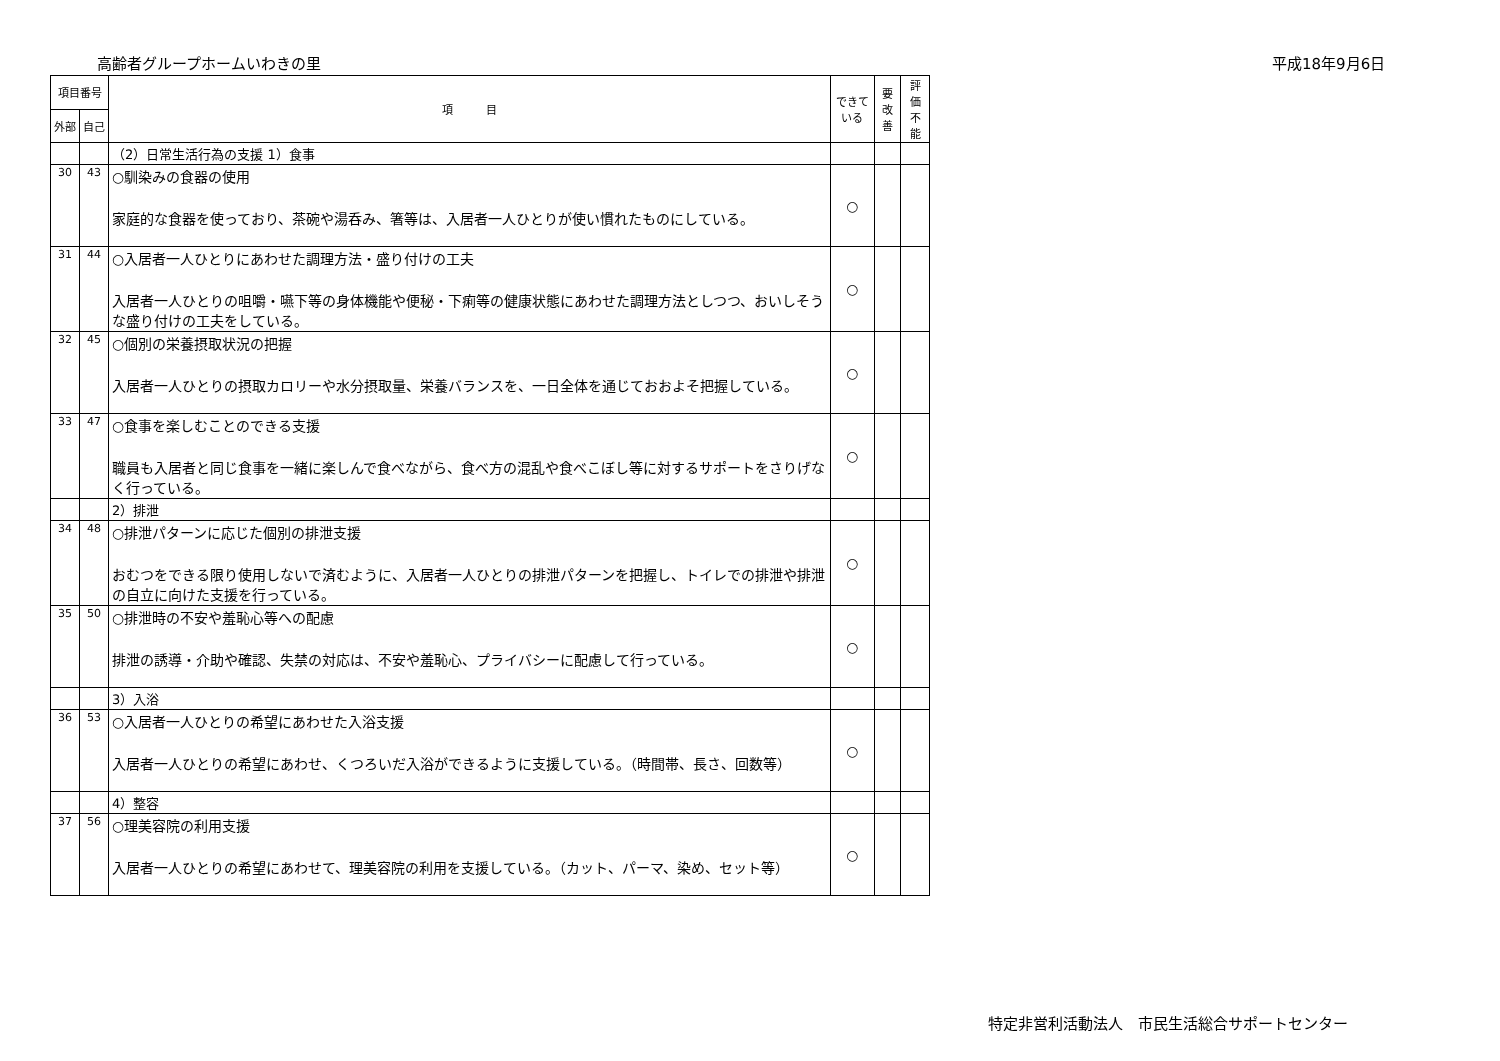高齢者グループホームいわきの里 平成18年9月6日
| 項目番号 | | 項 目 | できて いる | 要 改善 | 評 価 不 能 |
| --- | --- | --- | --- | --- | --- |
| 外部 | 自己 | | | | |
| | | （2）日常生活行為の支援 1）食事 | | | |
| 30 | 43 | ○馴染みの食器の使用 家庭的な食器を使っており、茶碗や湯呑み、箸等は、入居者一人ひとりが使い慣れたものにしている。 | ○ | | |
| 31 | 44 | ○入居者一人ひとりにあわせた調理方法・盛り付けの工夫 入居者一人ひとりの咀嚼・嚥下等の身体機能や便秘・下痢等の健康状態にあわせた調理方法としつつ、おいしそうな盛り付けの工夫をしている。 | ○ | | |
| 32 | 45 | ○個別の栄養摂取状況の把握 入居者一人ひとりの摂取カロリーや水分摂取量、栄養バランスを、一日全体を通じておおよそ把握している。 | ○ | | |
| 33 | 47 | ○食事を楽しむことのできる支援 職員も入居者と同じ食事を一緒に楽しんで食べながら、食べ方の混乱や食べこぼし等に対するサポートをさりげなく行っている。 | ○ | | |
| | | 2）排泄 | | | |
| 34 | 48 | ○排泄パターンに応じた個別の排泄支援 おむつをできる限り使用しないで済むように、入居者一人ひとりの排泄パターンを把握し、トイレでの排泄や排泄の自立に向けた支援を行っている。 | ○ | | |
| 35 | 50 | ○排泄時の不安や羞恥心等への配慮 排泄の誘導・介助や確認、失禁の対応は、不安や羞恥心、プライバシーに配慮して行っている。 | ○ | | |
| | | 3）入浴 | | | |
| 36 | 53 | ○入居者一人ひとりの希望にあわせた入浴支援 入居者一人ひとりの希望にあわせ、くつろいだ入浴ができるように支援している。（時間帯、長さ、回数等） | ○ | | |
| | | 4）整容 | | | |
| 37 | 56 | ○理美容院の利用支援 入居者一人ひとりの希望にあわせて、理美容院の利用を支援している。（カット、パーマ、染め、セット等） | ○ | | |
特定非営利活動法人　市民生活総合サポートセンター